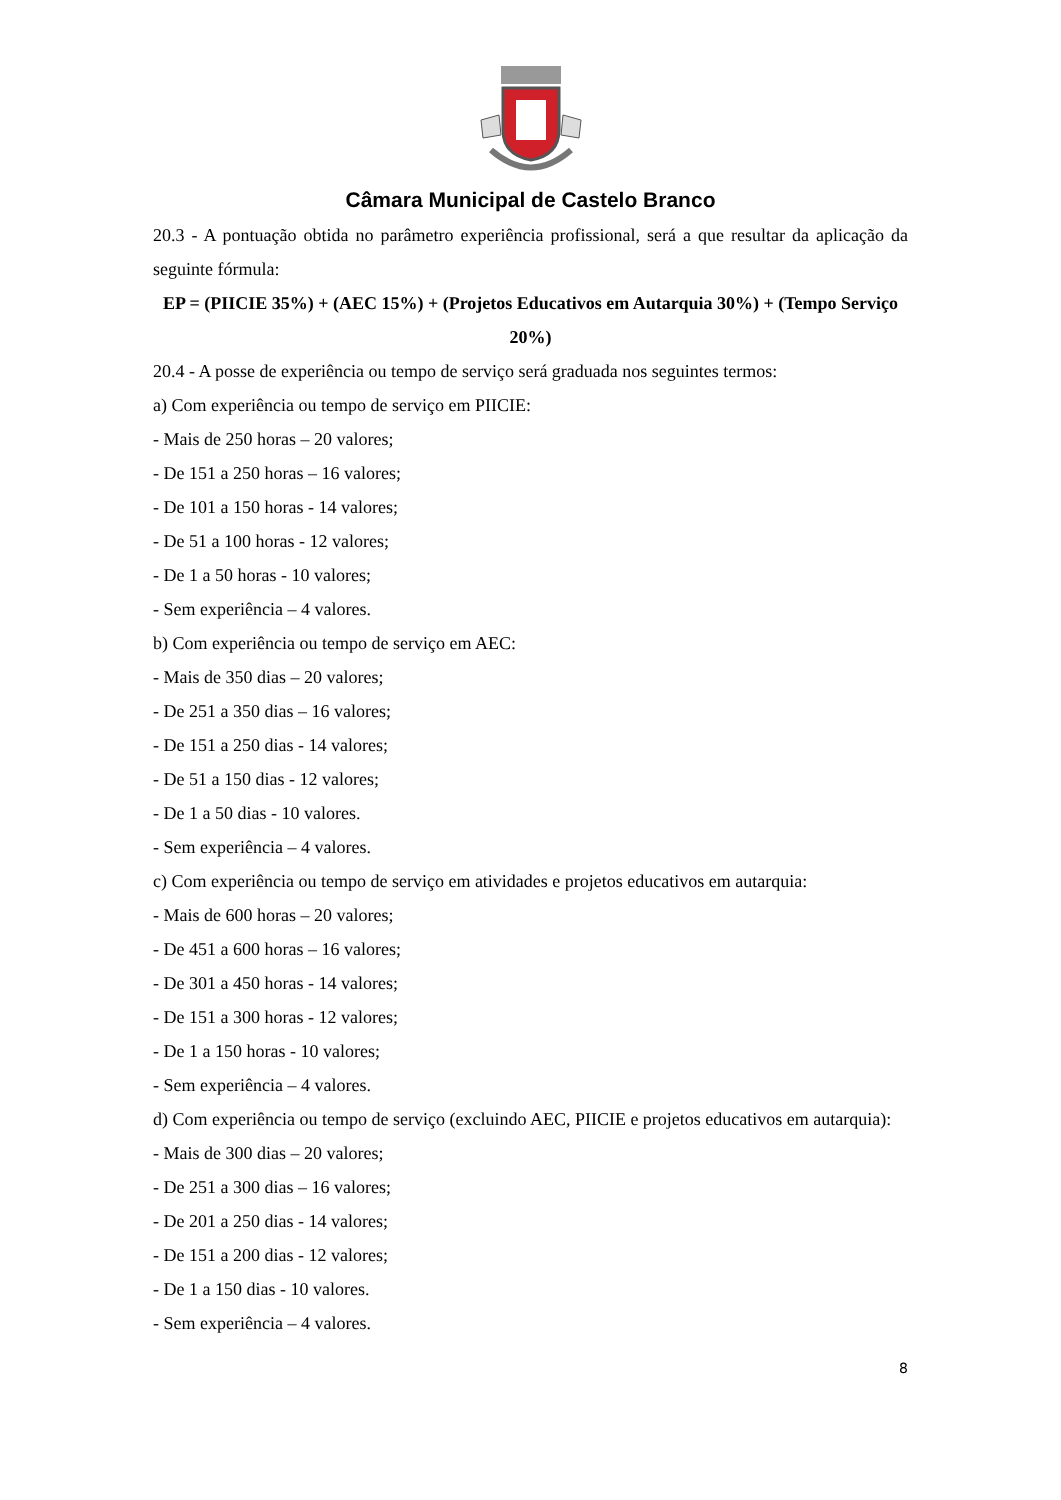Câmara Municipal de Castelo Branco
20.3 - A pontuação obtida no parâmetro experiência profissional, será a que resultar da aplicação da seguinte fórmula:
EP = (PIICIE 35%) + (AEC 15%) + (Projetos Educativos em Autarquia 30%) + (Tempo Serviço 20%)
20.4 - A posse de experiência ou tempo de serviço será graduada nos seguintes termos:
a) Com experiência ou tempo de serviço em PIICIE:
- Mais de 250 horas – 20 valores;
- De 151 a 250 horas – 16 valores;
- De 101 a 150 horas - 14 valores;
- De 51 a 100 horas - 12 valores;
- De 1 a 50 horas - 10 valores;
- Sem experiência – 4 valores.
b) Com experiência ou tempo de serviço em AEC:
- Mais de 350 dias – 20 valores;
- De 251 a 350 dias – 16 valores;
- De 151 a 250 dias - 14 valores;
- De 51 a 150 dias - 12 valores;
- De 1 a 50 dias - 10 valores.
- Sem experiência – 4 valores.
c) Com experiência ou tempo de serviço em atividades e projetos educativos em autarquia:
- Mais de 600 horas – 20 valores;
- De 451 a 600 horas – 16 valores;
- De 301 a 450 horas - 14 valores;
- De 151 a 300 horas - 12 valores;
- De 1 a 150 horas - 10 valores;
- Sem experiência – 4 valores.
d) Com experiência ou tempo de serviço (excluindo AEC, PIICIE e projetos educativos em autarquia):
- Mais de 300 dias – 20 valores;
- De 251 a 300 dias – 16 valores;
- De 201 a 250 dias - 14 valores;
- De 151 a 200 dias - 12 valores;
- De 1 a 150 dias - 10 valores.
- Sem experiência – 4 valores.
8